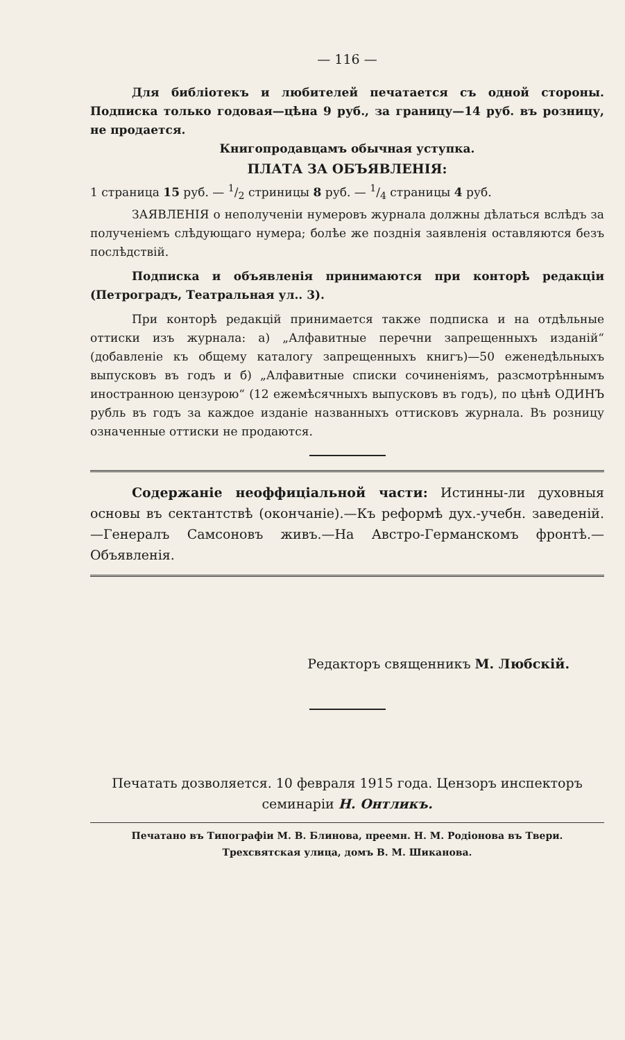— 116 —
Для библіотекъ и любителей печатается съ одной стороны. Подписка только годовая—цѣна 9 руб., за границу—14 руб. въ розницу, не продается.
Книгопродавцамъ обычная уступка.
ПЛАТА ЗА ОБЪЯВЛЕНІЯ:
1 страница 15 руб. — 1/2 стриницы 8 руб. — 1/4 страницы 4 руб.
ЗАЯВЛЕНІЯ о неполученіи нумеровъ журнала должны дѣлаться вслѣдъ за полученіемъ слѣдующаго нумера; болѣе же позднія заявленія оставляются безъ послѣдствій.
Подписка и объявленія принимаются при конторѣ редакціи (Петроградъ, Театральная ул.. 3).
При конторѣ редакцій принимается также подписка и на отдѣльные оттиски изъ журнала: а) „Алфавитные перечни запрещенныхъ изданій“ (добавленіе къ общему каталогу запрещенныхъ книгъ)—50 еженедѣльныхъ выпусковъ въ годъ и б) „Алфавитные списки сочиненіямъ, разсмотрѣннымъ иностранною цензурою“ (12 ежемѣсячныхъ выпусковъ въ годъ), по цѣнѣ ОДИНЪ рубль въ годъ за каждое изданіе названныхъ оттисковъ журнала. Въ розницу означенные оттиски не продаются.
Содержаніе неоффиціальной части: Истинны-ли духовныя основы въ сектантствѣ (окончаніе).—Къ реформѣ дух.-учебн. заведеній.—Генералъ Самсоновъ живъ.—На Австро-Германскомъ фронтѣ.—Объявленія.
Редакторъ священникъ М. Любскій.
Печатать дозволяется. 10 февраля 1915 года. Цензоръ инспекторъ семинаріи Н. Онтликъ.
Печатано въ Типографіи М. В. Блинова, преемн. Н. М. Родіонова въ Твери.
Трехсвятская улица, домъ В. М. Шиканова.